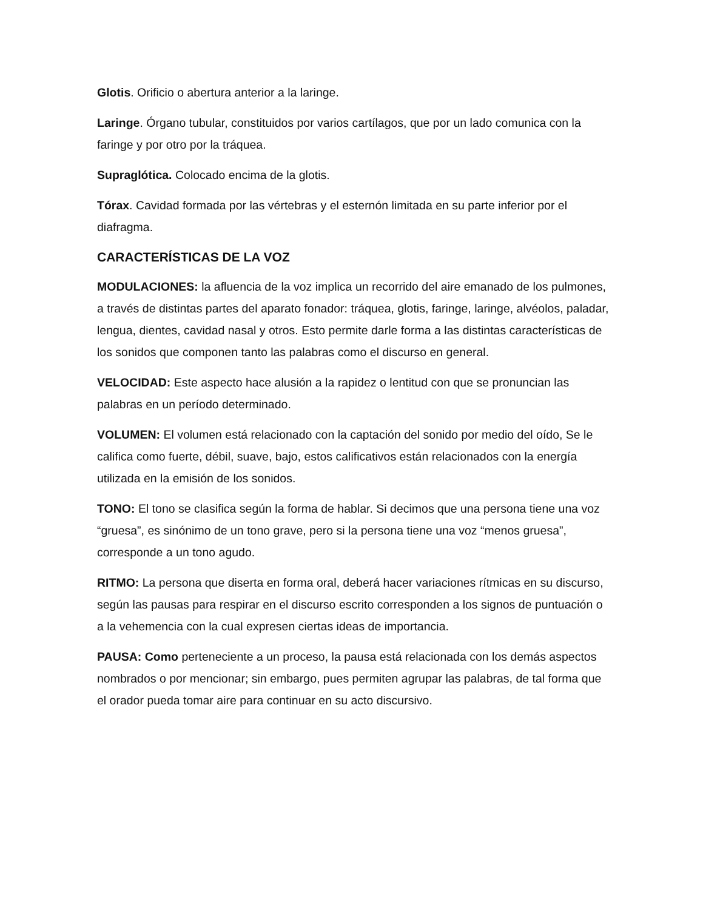Glotis. Orificio o abertura anterior a la laringe.
Laringe. Órgano tubular, constituidos por varios cartílagos, que por un lado comunica con la faringe y por otro por la tráquea.
Supraglótica. Colocado encima de la glotis.
Tórax. Cavidad formada por las vértebras y el esternón limitada en su parte inferior por el diafragma.
CARACTERÍSTICAS DE LA VOZ
MODULACIONES: la afluencia de la voz implica un recorrido del aire emanado de los pulmones, a través de distintas partes del aparato fonador: tráquea, glotis, faringe, laringe, alvéolos, paladar, lengua, dientes, cavidad nasal y otros. Esto permite darle forma a las distintas características de los sonidos que componen tanto las palabras como el discurso en general.
VELOCIDAD: Este aspecto hace alusión a la rapidez o lentitud con que se pronuncian las palabras en un período determinado.
VOLUMEN: El volumen está relacionado con la captación del sonido por medio del oído, Se le califica como fuerte, débil, suave, bajo, estos calificativos están relacionados con la energía utilizada en la emisión de los sonidos.
TONO: El tono se clasifica según la forma de hablar. Si decimos que una persona tiene una voz “gruesa”, es sinónimo de un tono grave, pero si la persona tiene una voz “menos gruesa”, corresponde a un tono agudo.
RITMO: La persona que diserta en forma oral, deberá hacer variaciones rítmicas en su discurso, según las pausas para respirar en el discurso escrito corresponden a los signos de puntuación o a la vehemencia con la cual expresen ciertas ideas de importancia.
PAUSA: Como perteneciente a un proceso, la pausa está relacionada con los demás aspectos nombrados o por mencionar; sin embargo, pues permiten agrupar las palabras, de tal forma que el orador pueda tomar aire para continuar en su acto discursivo.